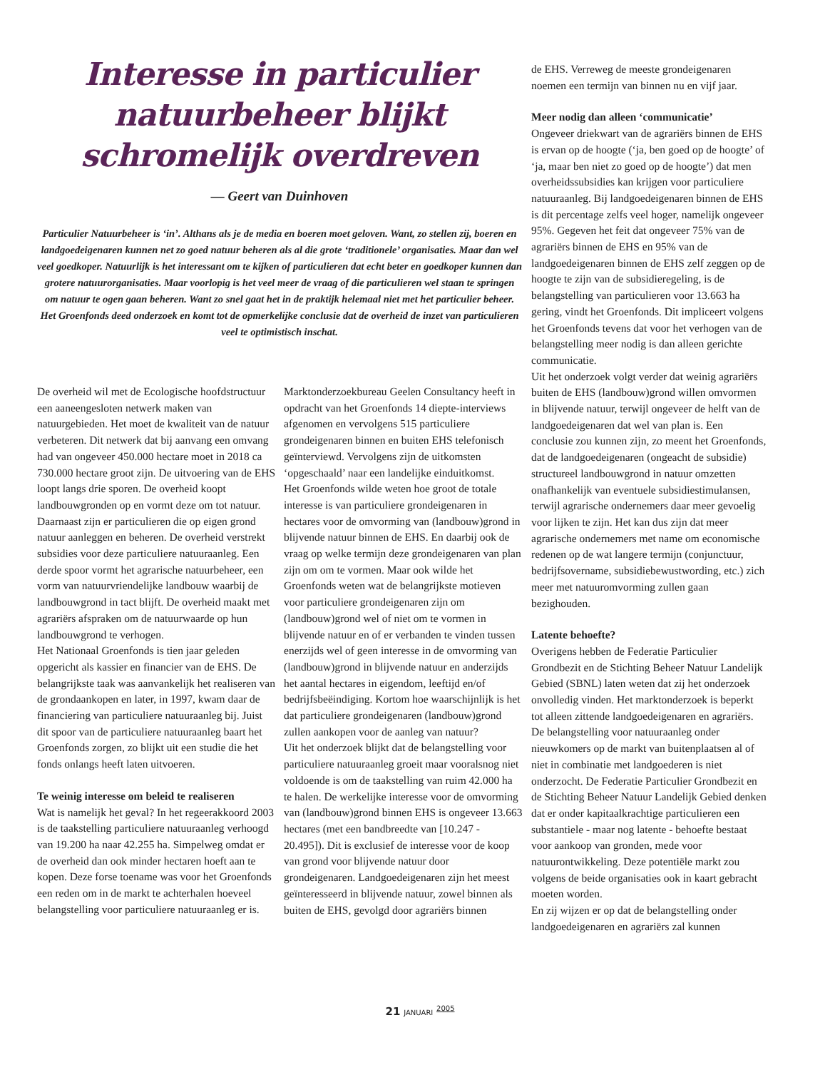Interesse in particulier natuurbeheer blijkt schromelijk overdreven
— Geert van Duinhoven
Particulier Natuurbeheer is ‘in’. Althans als je de media en boeren moet geloven. Want, zo stellen zij, boeren en landgoedeigenaren kunnen net zo goed natuur beheren als al die grote ‘traditionele’ organisaties. Maar dan wel veel goedkoper. Natuurlijk is het interessant om te kijken of particulieren dat echt beter en goedkoper kunnen dan grotere natuurorganisaties. Maar voorlopig is het veel meer de vraag of die particulieren wel staan te springen om natuur te ogen gaan beheren. Want zo snel gaat het in de praktijk helemaal niet met het particulier beheer. Het Groenfonds deed onderzoek en komt tot de opmerkelijke conclusie dat de overheid de inzet van particulieren veel te optimistisch inschat.
De overheid wil met de Ecologische hoofdstructuur een aaneengesloten netwerk maken van natuurgebieden. Het moet de kwaliteit van de natuur verbeteren. Dit netwerk dat bij aanvang een omvang had van ongeveer 450.000 hectare moet in 2018 ca 730.000 hectare groot zijn. De uitvoering van de EHS loopt langs drie sporen. De overheid koopt landbouwgronden op en vormt deze om tot natuur. Daarnaast zijn er particulieren die op eigen grond natuur aanleggen en beheren. De overheid verstrekt subsidies voor deze particuliere natuuraanleg. Een derde spoor vormt het agrarische natuurbeheer, een vorm van natuurvriendelijke landbouw waarbij de landbouwgrond in tact blijft. De overheid maakt met agrariërs afspraken om de natuurwaarde op hun landbouwgrond te verhogen.
Het Nationaal Groenfonds is tien jaar geleden opgericht als kassier en financier van de EHS. De belangrijkste taak was aanvankelijk het realiseren van de grondaankopen en later, in 1997, kwam daar de financiering van particuliere natuuraanleg bij. Juist dit spoor van de particuliere natuuraanleg baart het Groenfonds zorgen, zo blijkt uit een studie die het fonds onlangs heeft laten uitvoeren.
Te weinig interesse om beleid te realiseren
Wat is namelijk het geval? In het regeerakkoord 2003 is de taakstelling particuliere natuuraanleg verhoogd van 19.200 ha naar 42.255 ha. Simpelweg omdat er de overheid dan ook minder hectaren hoeft aan te kopen. Deze forse toename was voor het Groenfonds een reden om in de markt te achterhalen hoeveel belangstelling voor particuliere natuuraanleg er is.
Marktonderzoekbureau Geelen Consultancy heeft in opdracht van het Groenfonds 14 diepte-interviews afgenomen en vervolgens 515 particuliere grondeigenaren binnen en buiten EHS telefonisch geïnterviewd. Vervolgens zijn de uitkomsten ‘opgeschaald’ naar een landelijke einduitkomst.
Het Groenfonds wilde weten hoe groot de totale interesse is van particuliere grondeigenaren in hectares voor de omvorming van (landbouw)grond in blijvende natuur binnen de EHS. En daarbij ook de vraag op welke termijn deze grondeigenaren van plan zijn om om te vormen. Maar ook wilde het Groenfonds weten wat de belangrijkste motieven voor particuliere grondeigenaren zijn om (landbouw)grond wel of niet om te vormen in blijvende natuur en of er verbanden te vinden tussen enerzijds wel of geen interesse in de omvorming van (landbouw)grond in blijvende natuur en anderzijds het aantal hectares in eigendom, leeftijd en/of bedrijfsbeëindiging. Kortom hoe waarschijnlijk is het dat particuliere grondeigenaren (landbouw)grond zullen aankopen voor de aanleg van natuur?
Uit het onderzoek blijkt dat de belangstelling voor particuliere natuuraanleg groeit maar vooralsnog niet voldoende is om de taakstelling van ruim 42.000 ha te halen. De werkelijke interesse voor de omvorming van (landbouw)grond binnen EHS is ongeveer 13.663 hectares (met een bandbreedte van [10.247 - 20.495]). Dit is exclusief de interesse voor de koop van grond voor blijvende natuur door grondeigenaren. Landgoedeigenaren zijn het meest geïnteresseerd in blijvende natuur, zowel binnen als buiten de EHS, gevolgd door agrariërs binnen
de EHS. Verreweg de meeste grondeigenaren noemen een termijn van binnen nu en vijf jaar.
Meer nodig dan alleen ‘communicatie’
Ongeveer driekwart van de agrariërs binnen de EHS is ervan op de hoogte (‘ja, ben goed op de hoogte’ of ‘ja, maar ben niet zo goed op de hoogte’) dat men overheidssubsidies kan krijgen voor particuliere natuuraanleg. Bij landgoedeigenaren binnen de EHS is dit percentage zelfs veel hoger, namelijk ongeveer 95%. Gegeven het feit dat ongeveer 75% van de agrariërs binnen de EHS en 95% van de landgoedeigenaren binnen de EHS zelf zeggen op de hoogte te zijn van de subsidieregeling, is de belangstelling van particulieren voor 13.663 ha gering, vindt het Groenfonds. Dit impliceert volgens het Groenfonds tevens dat voor het verhogen van de belangstelling meer nodig is dan alleen gerichte communicatie.
Uit het onderzoek volgt verder dat weinig agrariërs buiten de EHS (landbouw)grond willen omvormen in blijvende natuur, terwijl ongeveer de helft van de landgoedeigenaren dat wel van plan is. Een conclusie zou kunnen zijn, zo meent het Groenfonds, dat de landgoedeigenaren (ongeacht de subsidie) structureel landbouwgrond in natuur omzetten onafhankelijk van eventuele subsidiestimulansen, terwijl agrarische ondernemers daar meer gevoelig voor lijken te zijn. Het kan dus zijn dat meer agrarische ondernemers met name om economische redenen op de wat langere termijn (conjunctuur, bedrijfsovername, subsidiebewustwording, etc.) zich meer met natuuromvorming zullen gaan bezighouden.
Latente behoefte?
Overigens hebben de Federatie Particulier Grondbezit en de Stichting Beheer Natuur Landelijk Gebied (SBNL) laten weten dat zij het onderzoek onvolledig vinden. Het marktonderzoek is beperkt tot alleen zittende landgoedeigenaren en agrariërs. De belangstelling voor natuuraanleg onder nieuwkomers op de markt van buitenplaatsen al of niet in combinatie met landgoederen is niet onderzocht. De Federatie Particulier Grondbezit en de Stichting Beheer Natuur Landelijk Gebied denken dat er onder kapitaalkrachtige particulieren een substantiele - maar nog latente - behoefte bestaat voor aankoop van gronden, mede voor natuurontwikkeling. Deze potentiële markt zou volgens de beide organisaties ook in kaart gebracht moeten worden.
En zij wijzen er op dat de belangstelling onder landgoedeigenaren en agrariërs zal kunnen
21 JANUARI <sup>2005</sup>